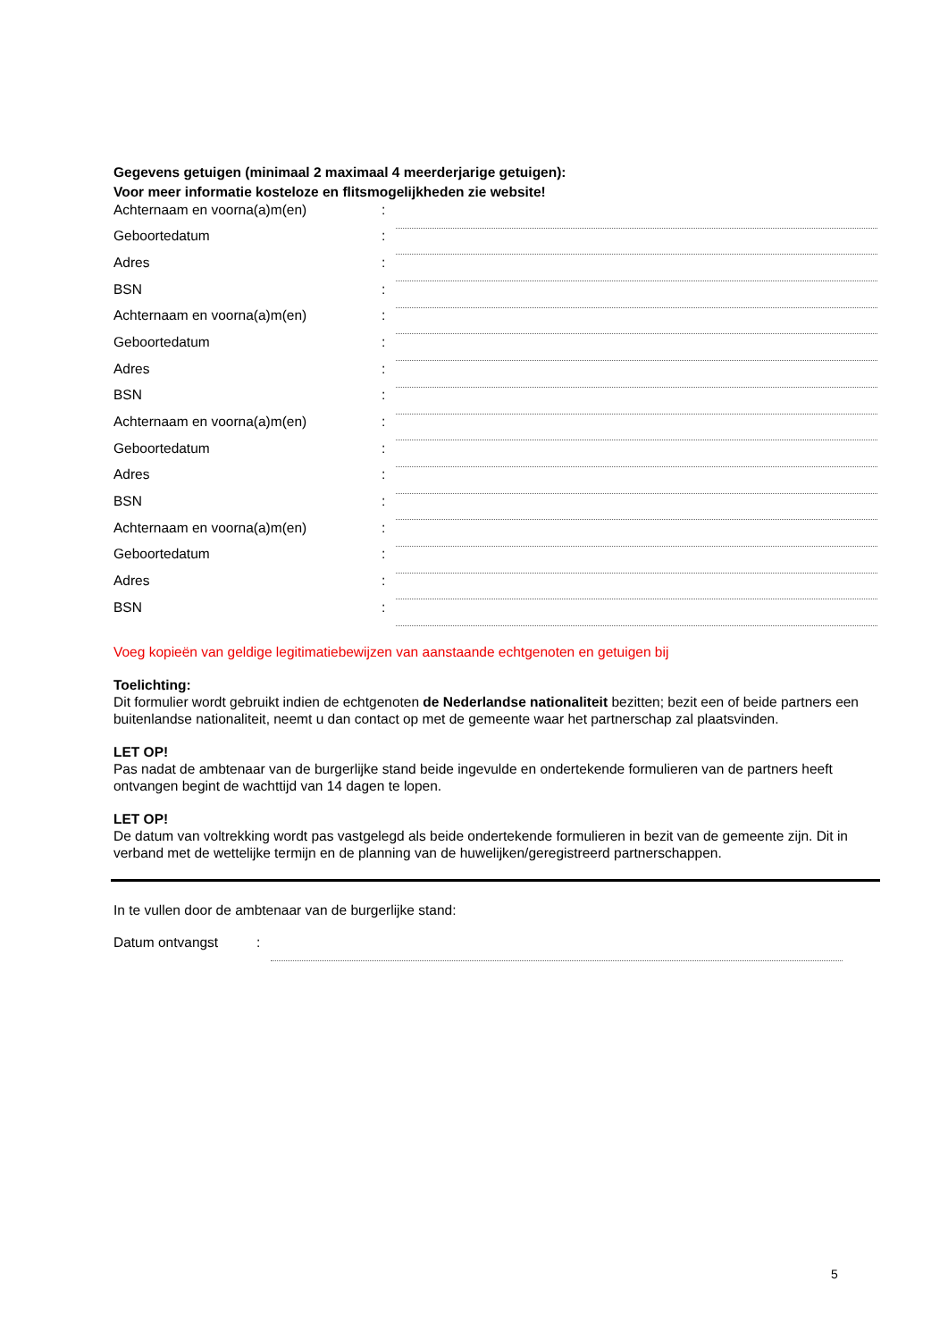Gegevens getuigen (minimaal 2 maximaal 4 meerderjarige getuigen):
Voor meer informatie kosteloze en flitsmogelijkheden zie website!
| Achternaam en voorna(a)m(en) | : | |
| Geboortedatum | : | |
| Adres | : | |
| BSN | : | |
| Achternaam en voorna(a)m(en) | : | |
| Geboortedatum | : | |
| Adres | : | |
| BSN | : | |
| Achternaam en voorna(a)m(en) | : | |
| Geboortedatum | : | |
| Adres | : | |
| BSN | : | |
| Achternaam en voorna(a)m(en) | : | |
| Geboortedatum | : | |
| Adres | : | |
| BSN | : | |
Voeg kopieën van geldige legitimatiebewijzen van aanstaande echtgenoten en getuigen bij
Toelichting:
Dit formulier wordt gebruikt indien de echtgenoten de Nederlandse nationaliteit bezitten; bezit een of beide partners een buitenlandse nationaliteit, neemt u dan contact op met de gemeente waar het partnerschap zal plaatsvinden.
LET OP!
Pas nadat de ambtenaar van de burgerlijke stand beide ingevulde en ondertekende formulieren van de partners heeft ontvangen begint de wachttijd van 14 dagen te lopen.
LET OP!
De datum van voltrekking wordt pas vastgelegd als beide ondertekende formulieren in bezit van de gemeente zijn. Dit in verband met de wettelijke termijn en de planning van de huwelijken/geregistreerd partnerschappen.
In te vullen door de ambtenaar van de burgerlijke stand:
| Datum ontvangst | : | |
5